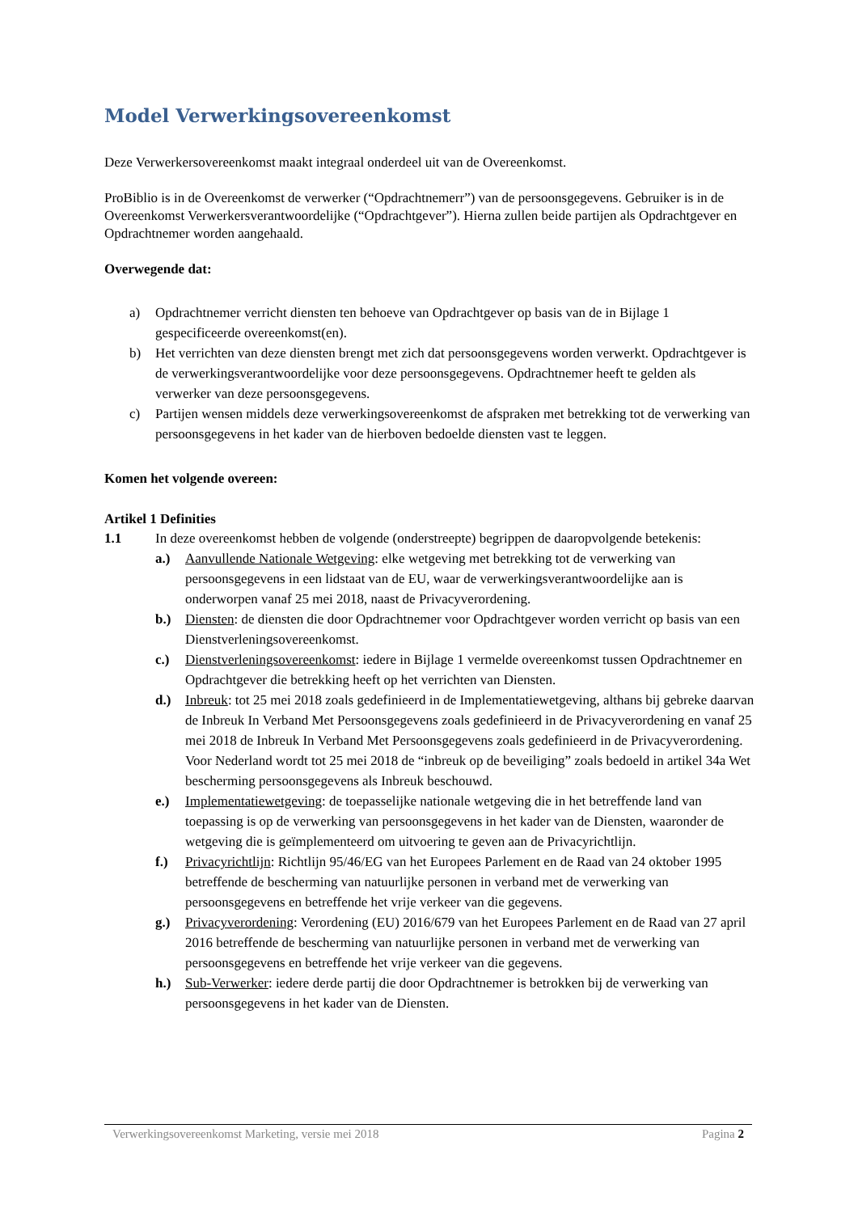Model Verwerkingsovereenkomst
Deze Verwerkersovereenkomst maakt integraal onderdeel uit van de Overeenkomst.
ProBiblio is in de Overeenkomst de verwerker (“Opdrachtnemerr”) van de persoonsgegevens. Gebruiker is in de Overeenkomst Verwerkersverantwoordelijke (“Opdrachtgever”). Hierna zullen beide partijen als Opdrachtgever en Opdrachtnemer worden aangehaald.
Overwegende dat:
a) Opdrachtnemer verricht diensten ten behoeve van Opdrachtgever op basis van de in Bijlage 1 gespecificeerde overeenkomst(en).
b) Het verrichten van deze diensten brengt met zich dat persoonsgegevens worden verwerkt. Opdrachtgever is de verwerkingsverantwoordelijke voor deze persoonsgegevens. Opdrachtnemer heeft te gelden als verwerker van deze persoonsgegevens.
c) Partijen wensen middels deze verwerkingsovereenkomst de afspraken met betrekking tot de verwerking van persoonsgegevens in het kader van de hierboven bedoelde diensten vast te leggen.
Komen het volgende overeen:
Artikel 1 Definities
1.1 In deze overeenkomst hebben de volgende (onderstreepte) begrippen de daaropvolgende betekenis:
a.) Aanvullende Nationale Wetgeving: elke wetgeving met betrekking tot de verwerking van persoonsgegevens in een lidstaat van de EU, waar de verwerkingsverantwoordelijke aan is onderworpen vanaf 25 mei 2018, naast de Privacyverordening.
b.) Diensten: de diensten die door Opdrachtnemer voor Opdrachtgever worden verricht op basis van een Dienstverleningsovereenkomst.
c.) Dienstverleningsovereenkomst: iedere in Bijlage 1 vermelde overeenkomst tussen Opdrachtnemer en Opdrachtgever die betrekking heeft op het verrichten van Diensten.
d.) Inbreuk: tot 25 mei 2018 zoals gedefinieerd in de Implementatiewetgeving, althans bij gebreke daarvan de Inbreuk In Verband Met Persoonsgegevens zoals gedefinieerd in de Privacyverordening en vanaf 25 mei 2018 de Inbreuk In Verband Met Persoonsgegevens zoals gedefinieerd in de Privacyverordening. Voor Nederland wordt tot 25 mei 2018 de “inbreuk op de beveiliging” zoals bedoeld in artikel 34a Wet bescherming persoonsgegevens als Inbreuk beschouwd.
e.) Implementatiewetgeving: de toepasselijke nationale wetgeving die in het betreffende land van toepassing is op de verwerking van persoonsgegevens in het kader van de Diensten, waaronder de wetgeving die is geïmplementeerd om uitvoering te geven aan de Privacyrichtlijn.
f.) Privacyrichtlijn: Richtlijn 95/46/EG van het Europees Parlement en de Raad van 24 oktober 1995 betreffende de bescherming van natuurlijke personen in verband met de verwerking van persoonsgegevens en betreffende het vrije verkeer van die gegevens.
g.) Privacyverordening: Verordening (EU) 2016/679 van het Europees Parlement en de Raad van 27 april 2016 betreffende de bescherming van natuurlijke personen in verband met de verwerking van persoonsgegevens en betreffende het vrije verkeer van die gegevens.
h.) Sub-Verwerker: iedere derde partij die door Opdrachtnemer is betrokken bij de verwerking van persoonsgegevens in het kader van de Diensten.
Verwerkingsovereenkomst Marketing, versie mei 2018 Pagina 2